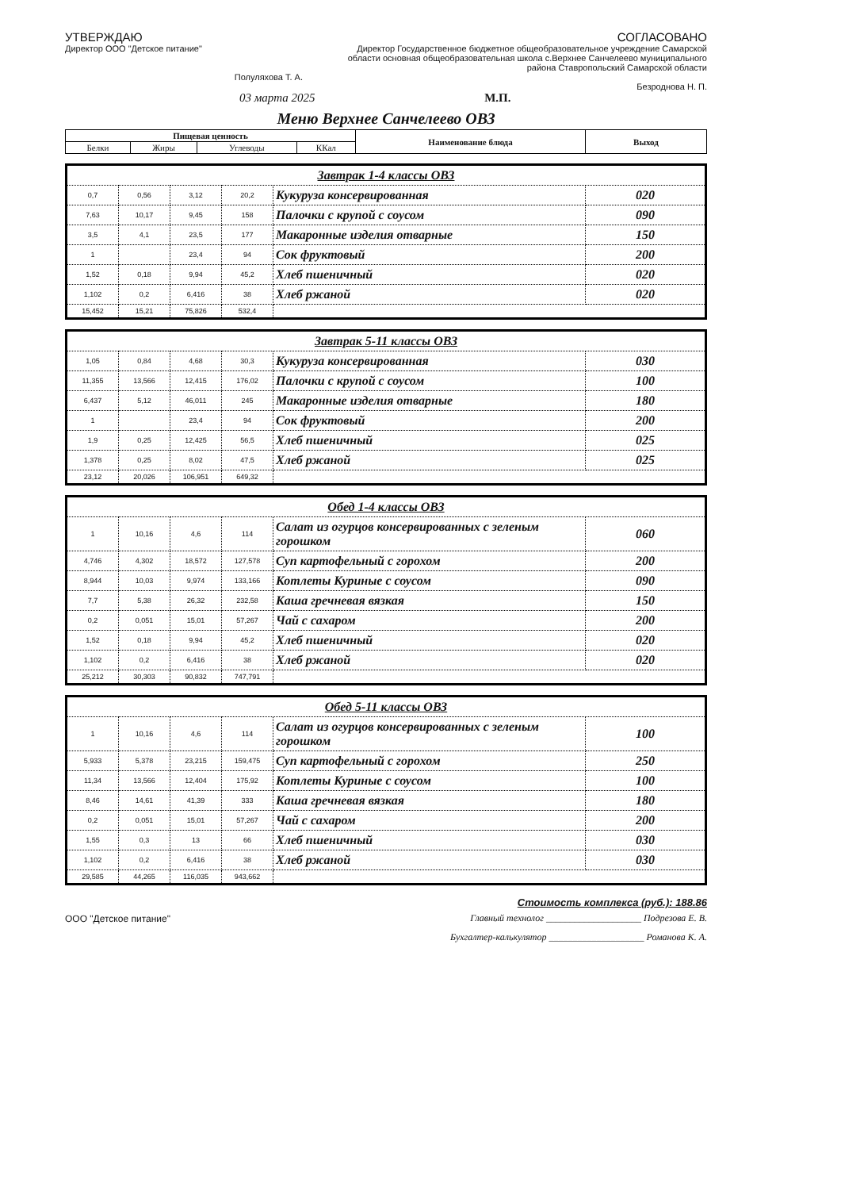УТВЕРЖДАЮ
Директор ООО "Детское питание"
Полуляхова Т. А.
СОГЛАСОВАНО
Директор Государственное бюджетное общеобразовательное учреждение Самарской области основная общеобразовательная школа с.Верхнее Санчелеево муниципального района Ставропольский Самарской области
Безроднова Н. П.
03 марта 2025 М.П.
Меню Верхнее Санчелеево ОВЗ
| Пищевая ценность | | | | Наименование блюда | Выход |
| --- | --- | --- | --- | --- | --- |
| Белки | Жиры | Углеводы | ККал | | |
| Завтрак 1-4 классы ОВЗ | | | | | |
| --- | --- | --- | --- | --- | --- |
| 0,7 | 0,56 | 3,12 | 20,2 | Кукуруза консервированная | 020 |
| 7,63 | 10,17 | 9,45 | 158 | Палочки с крупой с соусом | 090 |
| 3,5 | 4,1 | 23,5 | 177 | Макаронные изделия отварные | 150 |
| 1 | | 23,4 | 94 | Сок фруктовый | 200 |
| 1,52 | 0,18 | 9,94 | 45,2 | Хлеб пшеничный | 020 |
| 1,102 | 0,2 | 6,416 | 38 | Хлеб ржаной | 020 |
| 15,452 | 15,21 | 75,826 | 532,4 | | |
| Завтрак 5-11 классы ОВЗ | | | | | |
| --- | --- | --- | --- | --- | --- |
| 1,05 | 0,84 | 4,68 | 30,3 | Кукуруза консервированная | 030 |
| 11,355 | 13,566 | 12,415 | 176,02 | Палочки с крупой с соусом | 100 |
| 6,437 | 5,12 | 46,011 | 245 | Макаронные изделия отварные | 180 |
| 1 | | 23,4 | 94 | Сок фруктовый | 200 |
| 1,9 | 0,25 | 12,425 | 56,5 | Хлеб пшеничный | 025 |
| 1,378 | 0,25 | 8,02 | 47,5 | Хлеб ржаной | 025 |
| 23,12 | 20,026 | 106,951 | 649,32 | | |
| Обед 1-4 классы ОВЗ | | | | | |
| --- | --- | --- | --- | --- | --- |
| 1 | 10,16 | 4,6 | 114 | Салат из огурцов консервированных с зеленым горошком | 060 |
| 4,746 | 4,302 | 18,572 | 127,578 | Суп картофельный с горохом | 200 |
| 8,944 | 10,03 | 9,974 | 133,166 | Котлеты Куриные с соусом | 090 |
| 7,7 | 5,38 | 26,32 | 232,58 | Каша гречневая вязкая | 150 |
| 0,2 | 0,051 | 15,01 | 57,267 | Чай с сахаром | 200 |
| 1,52 | 0,18 | 9,94 | 45,2 | Хлеб пшеничный | 020 |
| 1,102 | 0,2 | 6,416 | 38 | Хлеб ржаной | 020 |
| 25,212 | 30,303 | 90,832 | 747,791 | | |
| Обед 5-11 классы ОВЗ | | | | | |
| --- | --- | --- | --- | --- | --- |
| 1 | 10,16 | 4,6 | 114 | Салат из огурцов консервированных с зеленым горошком | 100 |
| 5,933 | 5,378 | 23,215 | 159,475 | Суп картофельный с горохом | 250 |
| 11,34 | 13,566 | 12,404 | 175,92 | Котлеты Куриные с соусом | 100 |
| 8,46 | 14,61 | 41,39 | 333 | Каша гречневая вязкая | 180 |
| 0,2 | 0,051 | 15,01 | 57,267 | Чай с сахаром | 200 |
| 1,55 | 0,3 | 13 | 66 | Хлеб пшеничный | 030 |
| 1,102 | 0,2 | 6,416 | 38 | Хлеб ржаной | 030 |
| 29,585 | 44,265 | 116,035 | 943,662 | | |
Стоимость комплекса (руб.): 188.86
ООО "Детское питание"
Главный технолог ____________________ Подрезова Е. В.
Бухгалтер-калькулятор ____________________ Романова К. А.